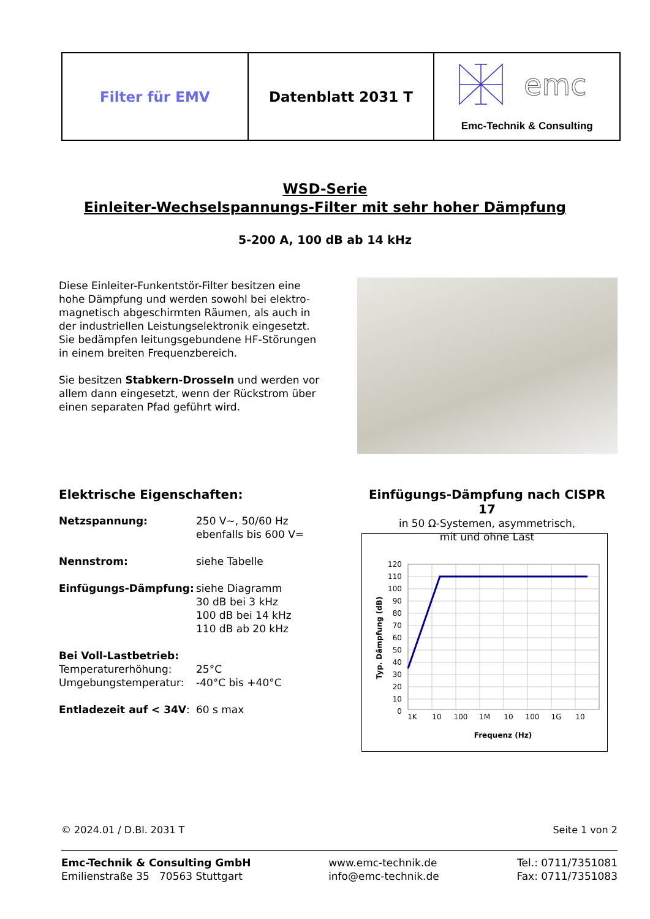| Filter für EMV | Datenblatt 2031 T | emc Emc-Technik & Consulting |
WSD-Serie
Einleiter-Wechselspannungs-Filter mit sehr hoher Dämpfung
5-200 A, 100 dB ab 14 kHz
Diese Einleiter-Funkentstör-Filter besitzen eine hohe Dämpfung und werden sowohl bei elektro-magnetisch abgeschirmten Räumen, als auch in der industriellen Leistungselektronik eingesetzt. Sie bedämpfen leitungsgebundene HF-Störungen in einem breiten Frequenzbereich.
Sie besitzen Stabkern-Drosseln und werden vor allem dann eingesetzt, wenn der Rückstrom über einen separaten Pfad geführt wird.
Elektrische Eigenschaften:
| Netzspannung: | 250 V~, 50/60 Hz ebenfalls bis 600 V= |
| Nennstrom: | siehe Tabelle |
| Einfügungs-Dämpfung: | siehe Diagramm 30 dB bei 3 kHz 100 dB bei 14 kHz 110 dB ab 20 kHz |
| Bei Voll-Lastbetrieb: | |
| Temperaturerhöhung: | 25°C |
| Umgebungstemperatur: | -40°C bis +40°C |
| Entladezeit auf < 34V : | 60 s max |
Einfügungs-Dämpfung nach CISPR 17
in 50 Ω-Systemen, asymmetrisch,
mit und ohne Last
120
110
100
90
80
70
60
50
40
30
20
10
0
1K
10
100
1M
10
100
1G
10
Frequenz (Hz)
Typ. Dämpfung (dB)
© 2024.01 / D.Bl. 2031 T Seite 1 von 2
Emc-Technik & Consulting GmbH
Emilienstraße 35 70563 Stuttgart
www.emc-technik.de
info@emc-technik.de
Tel.: 0711/7351081
Fax: 0711/7351083